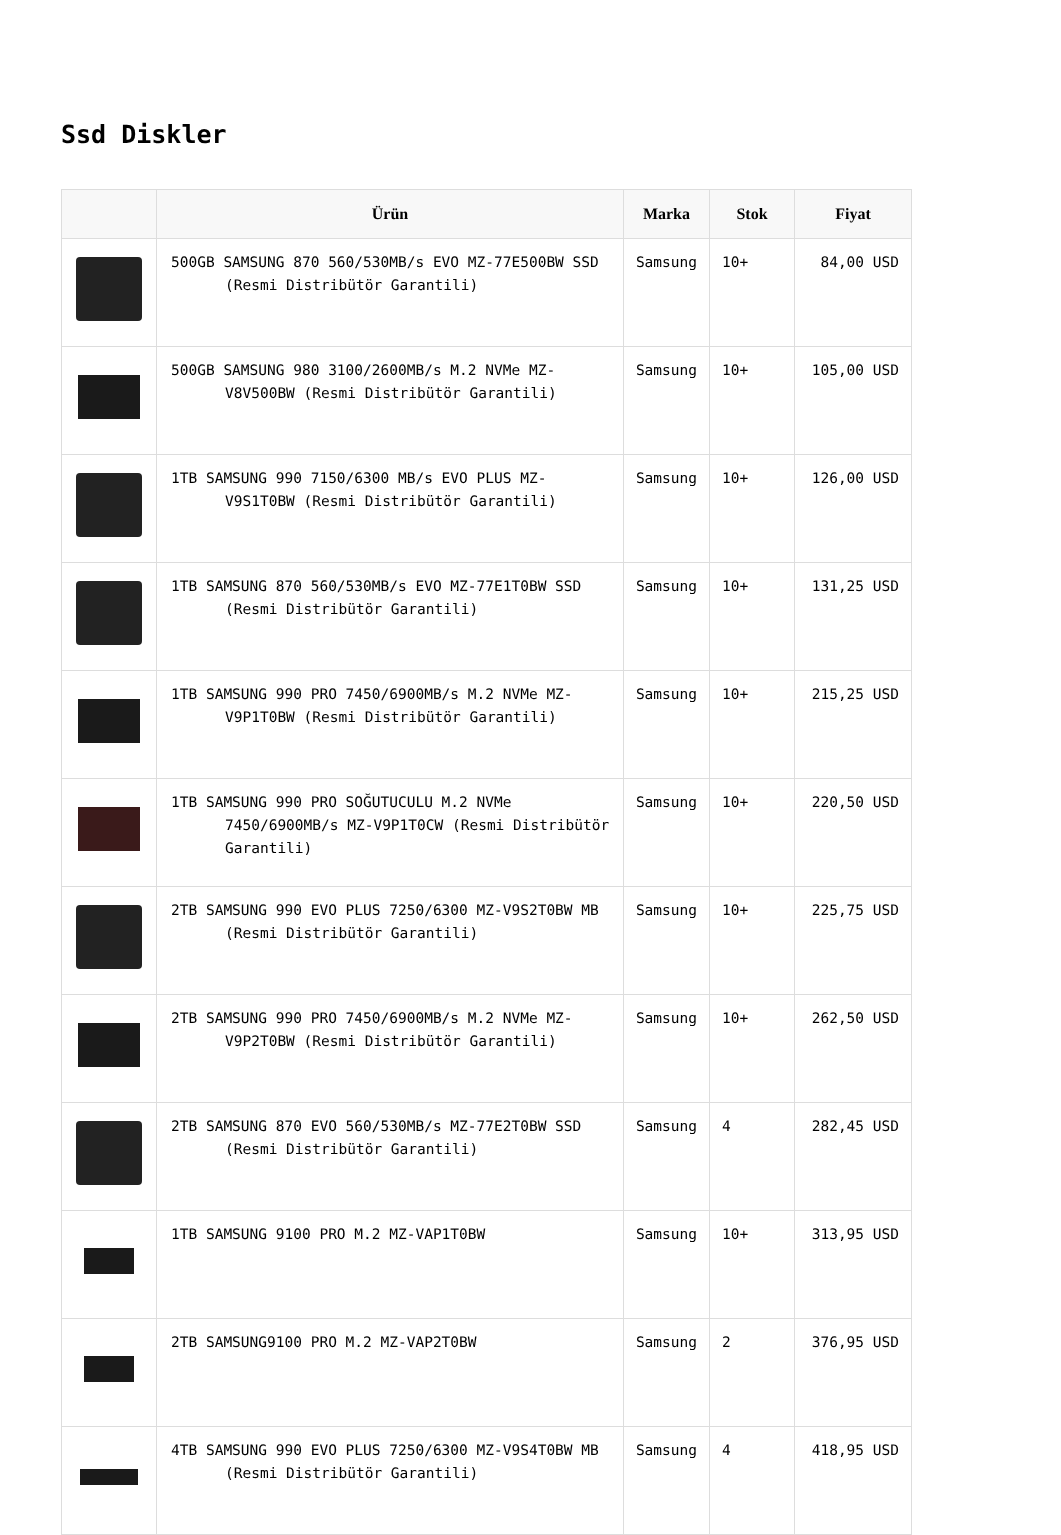Ssd Diskler
| | Ürün | Marka | Stok | Fiyat |
| --- | --- | --- | --- | --- |
| | 500GB SAMSUNG 870 560/530MB/s EVO MZ-77E500BW SSD (Resmi Distribütör Garantili) | Samsung | 10+ | 84,00 USD |
| | 500GB SAMSUNG 980 3100/2600MB/s M.2 NVMe MZ-V8V500BW (Resmi Distribütör Garantili) | Samsung | 10+ | 105,00 USD |
| | 1TB SAMSUNG 990 7150/6300 MB/s EVO PLUS MZ-V9S1T0BW (Resmi Distribütör Garantili) | Samsung | 10+ | 126,00 USD |
| | 1TB SAMSUNG 870 560/530MB/s EVO MZ-77E1T0BW SSD (Resmi Distribütör Garantili) | Samsung | 10+ | 131,25 USD |
| | 1TB SAMSUNG 990 PRO 7450/6900MB/s M.2 NVMe MZ-V9P1T0BW (Resmi Distribütör Garantili) | Samsung | 10+ | 215,25 USD |
| | 1TB SAMSUNG 990 PRO SOĞUTUCULU M.2 NVMe 7450/6900MB/s MZ-V9P1T0CW (Resmi Distribütör Garantili) | Samsung | 10+ | 220,50 USD |
| | 2TB SAMSUNG 990 EVO PLUS 7250/6300 MZ-V9S2T0BW MB (Resmi Distribütör Garantili) | Samsung | 10+ | 225,75 USD |
| | 2TB SAMSUNG 990 PRO 7450/6900MB/s M.2 NVMe MZ-V9P2T0BW (Resmi Distribütör Garantili) | Samsung | 10+ | 262,50 USD |
| | 2TB SAMSUNG 870 EVO 560/530MB/s MZ-77E2T0BW SSD (Resmi Distribütör Garantili) | Samsung | 4 | 282,45 USD |
| | 1TB SAMSUNG 9100 PRO M.2 MZ-VAP1T0BW | Samsung | 10+ | 313,95 USD |
| | 2TB SAMSUNG9100 PRO M.2 MZ-VAP2T0BW | Samsung | 2 | 376,95 USD |
| | 4TB SAMSUNG 990 EVO PLUS 7250/6300 MZ-V9S4T0BW MB (Resmi Distribütör Garantili) | Samsung | 4 | 418,95 USD |